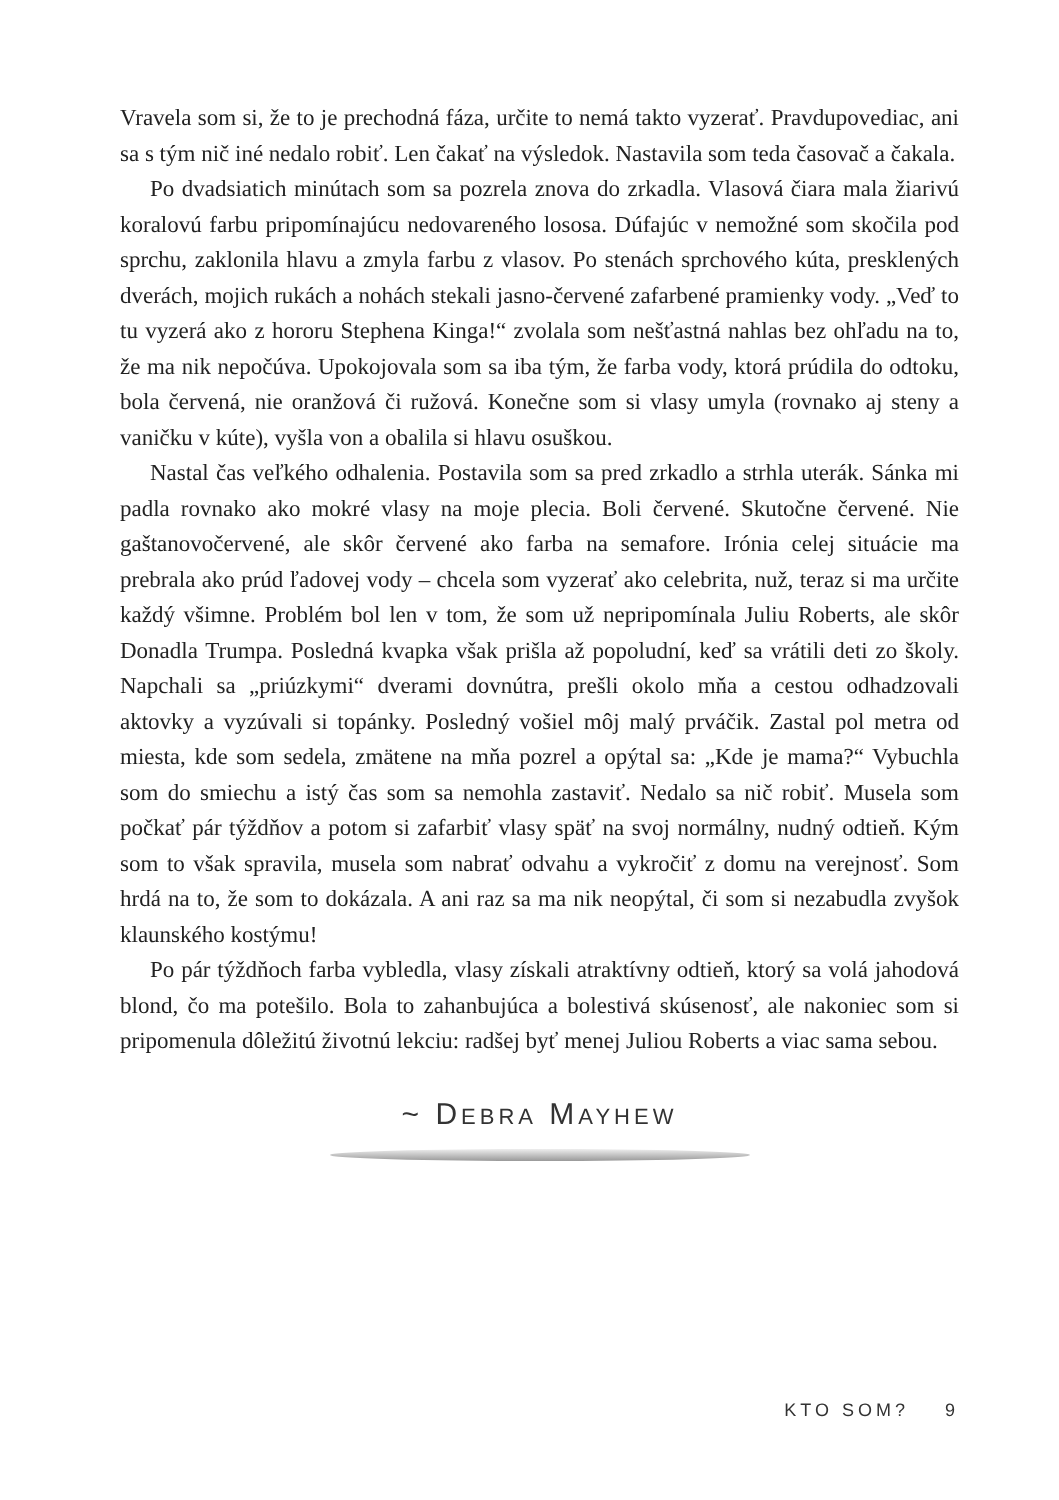Vravela som si, že to je prechodná fáza, určite to nemá takto vyzerať. Pravdupovediac, ani sa s tým nič iné nedalo robiť. Len čakať na výsledok. Nastavila som teda časovač a čakala.
Po dvadsiatich minútach som sa pozrela znova do zrkadla. Vlasová čiara mala žiarivú koralovú farbu pripomínajúcu nedovareného lososa. Dúfajúc v nemožné som skočila pod sprchu, zaklonila hlavu a zmyla farbu z vlasov. Po stenách sprchového kúta, presklených dverách, mojich rukách a nohách stekali jasno-červené zafarbené pramienky vody. „Veď to tu vyzerá ako z hororu Stephena Kinga!“ zvolala som nešťastná nahlas bez ohľadu na to, že ma nik nepočúva. Upokojovala som sa iba tým, že farba vody, ktorá prúdila do odtoku, bola červená, nie oranžová či ružová. Konečne som si vlasy umyla (rovnako aj steny a vaničku v kúte), vyšla von a obalila si hlavu osuškou.
Nastal čas veľkého odhalenia. Postavila som sa pred zrkadlo a strhla uterák. Sánka mi padla rovnako ako mokré vlasy na moje plecia. Boli červené. Skutočne červené. Nie gaštanovočervené, ale skôr červené ako farba na semafore. Irónia celej situácie ma prebrala ako prúd ľadovej vody – chcela som vyzerať ako celebrita, nuž, teraz si ma určite každý všimne. Problém bol len v tom, že som už nepripomínala Juliu Roberts, ale skôr Donadla Trumpa. Posledná kvapka však prišla až popoludní, keď sa vrátili deti zo školy. Napchali sa „priúzkymi“ dverami dovnútra, prešli okolo mňa a cestou odhadzovali aktovky a vyzúvali si topánky. Posledný vošiel môj malý prváčik. Zastal pol metra od miesta, kde som sedela, zmätene na mňa pozrel a opýtal sa: „Kde je mama?“ Vybuchla som do smiechu a istý čas som sa nemohla zastaviť. Nedalo sa nič robiť. Musela som počkať pár týždňov a potom si zafarbiť vlasy späť na svoj normálny, nudný odtieň. Kým som to však spravila, musela som nabrať odvahu a vykročiť z domu na verejnosť. Som hrdá na to, že som to dokázala. A ani raz sa ma nik neopýtal, či som si nezabudla zvyšok klaunského kostýmu!
Po pár týždňoch farba vybledla, vlasy získali atraktívny odtieň, ktorý sa volá jahodová blond, čo ma potešilo. Bola to zahanbujúca a bolestivá skúsenosť, ale nakoniec som si pripomenula dôležitú životnú lekciu: radšej byť menej Juliou Roberts a viac sama sebou.
~ DEBRA MAYHEW
KTO SOM? 9